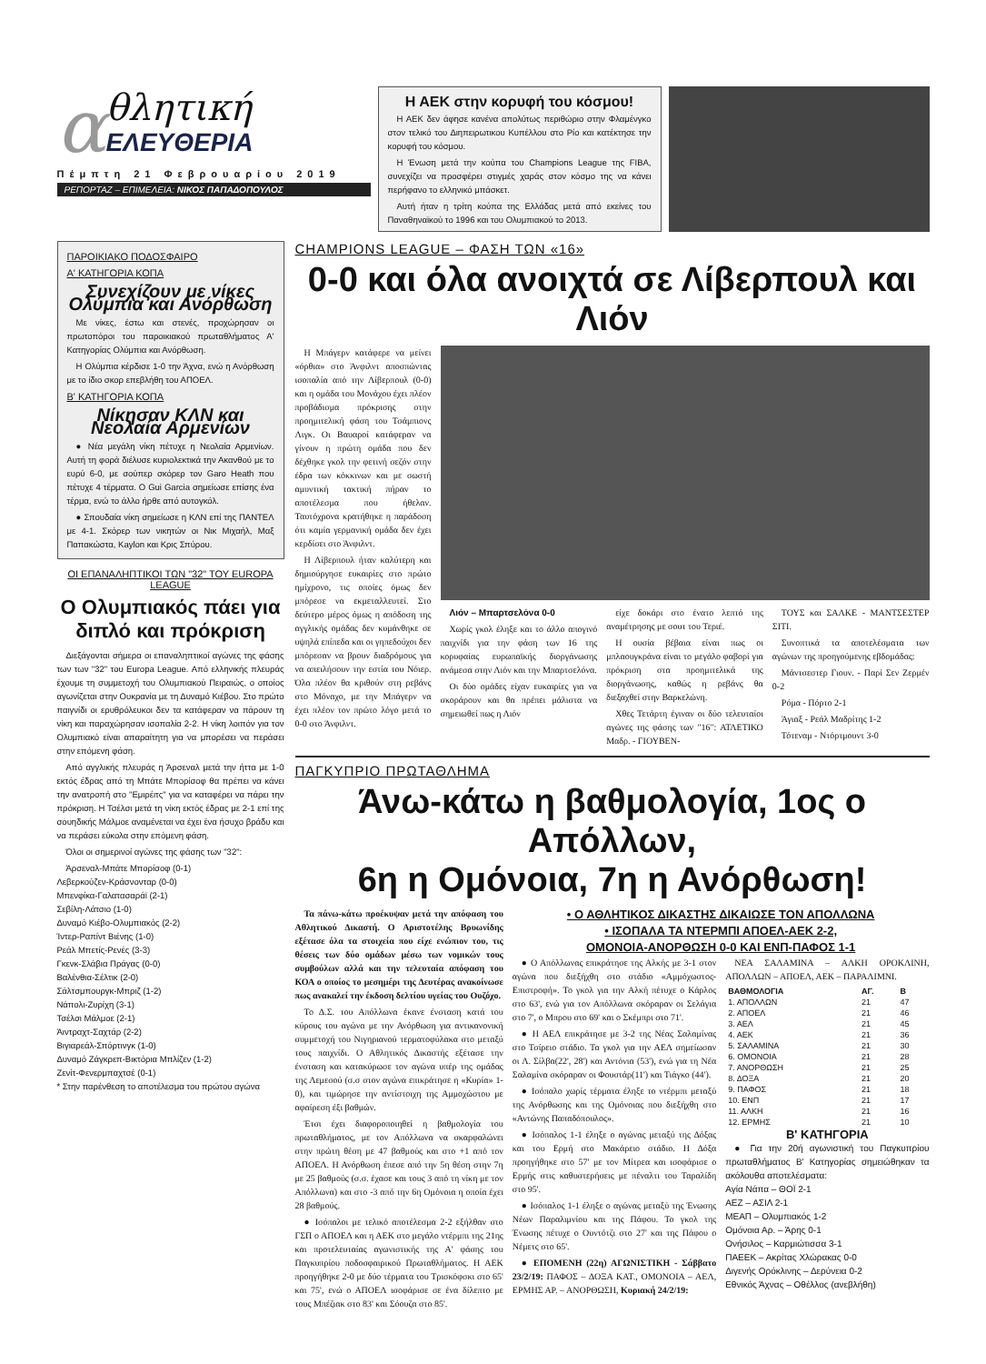α
θλητική
ΕΛΕΥΘΕΡΙΑ
Πέμπτη 21 Φεβρουαρίου 2019
ΡΕΠΟΡΤΑΖ – ΕΠΙΜΕΛΕΙΑ: ΝΙΚΟΣ ΠΑΠΑΔΟΠΟΥΛΟΣ
Η ΑΕΚ στην κορυφή του κόσμου!
Η ΑΕΚ δεν άφησε κανένα απολύτως περιθώριο στην Φλαμένγκο στον τελικό του Διηπειρωτικου Κυπέλλου στο Ρίο και κατέκτησε την κορυφή του κόσμου.
Η Ένωση μετά την κούπα του Champions League της FIBA, συνεχίζει να προσφέρει στιγμές χαράς στον κόσμο της να κάνει περήφανο το ελληνικό μπάσκετ.
Αυτή ήταν η τρίτη κούπα της Ελλάδας μετά από εκείνες του Παναθηναϊκού το 1996 και του Ολυμπιακού το 2013.
ΠΑΡΟΙΚΙΑΚΟ ΠΟΔΟΣΦΑΙΡΟ
Α' ΚΑΤΗΓΟΡΙΑ ΚΟΠΑ
Συνεχίζουν με νίκες Ολύμπια και Ανόρθωση
Με νίκες, έστω και στενές, προχώρησαν οι πρωτοπόροι του παροικιακού πρωταθλήματος Α' Κατηγορίας Ολύμπια και Ανόρθωση.
Η Ολύμπια κέρδισε 1-0 την Άχνα, ενώ η Ανόρθωση με το ίδιο σκορ επεβλήθη του ΑΠΟΕΛ.
Β' ΚΑΤΗΓΟΡΙΑ ΚΟΠΑ
Νίκησαν ΚΛΝ και Νεολαία Αρμενίων
● Νέα μεγάλη νίκη πέτυχε η Νεολαία Αρμενίων. Αυτή τη φορά διέλυσε κυριολεκτικά την Ακανθού με το ευρύ 6-0, με σούπερ σκόρερ τον Garo Heath που πέτυχε 4 τέρματα. Ο Gui Garcia σημείωσε επίσης ένα τέρμα, ενώ το άλλο ήρθε από αυτογκόλ.
● Σπουδαία νίκη σημείωσε η ΚΛΝ επί της ΠΑΝΤΕΛ με 4-1. Σκόρερ των νικητών οι Νικ Μιχαήλ, Μαξ Παπακώστα, Kaylon και Κρις Σπύρου.
ΟΙ ΕΠΑΝΑΛΗΠΤΙΚΟΙ ΤΩΝ "32" ΤΟΥ EUROPA LEAGUE
Ο Ολυμπιακός πάει για διπλό και πρόκριση
Διεξάγονται σήμερα οι επαναληπτικοί αγώνες της φάσης των των "32" του Europa League. Από ελληνικής πλευράς έχουμε τη συμμετοχή του Ολυμπιακού Πειραιώς, ο οποίος αγωνίζεται στην Ουκρανία με τη Δυναμό Κιέβου. Στο πρώτο παιγνίδι οι ερυθρόλευκοι δεν τα κατάφεραν να πάρουν τη νίκη και παραχώρησαν ισοπαλία 2-2. Η νίκη λοιπόν για τον Ολυμπιακό είναι απαραίτητη για να μπορέσει να περάσει στην επόμενη φάση.
Από αγγλικής πλευράς η Άρσεναλ μετά την ήττα με 1-0 εκτός έδρας από τη Μπάτε Μπορίσοφ θα πρέπει να κάνει την ανατροπή στο "Εμιρέιτς" για να καταφέρει να πάρει την πρόκριση. Η Τσέλσι μετά τη νίκη εκτός έδρας με 2-1 επί της σουηδικής Μάλμοε αναμένεται να έχει ένα ήσυχο βράδυ και να περάσει εύκολα στην επόμενη φάση.
Όλοι οι σημερινοί αγώνες της φάσης των "32":
Άρσεναλ-Μπάτε Μπορίσοφ (0-1)
Λεβερκούζεν-Κράσνονταρ (0-0)
Μπενφίκα-Γαλατασαράϊ (2-1)
Σεβίλη-Λάτσιο (1-0)
Δυναμό Κιέβο-Ολυμπιακός (2-2)
Ίντερ-Ραπίντ Βιένης (1-0)
Ρεάλ Μπετίς-Ρενές (3-3)
Γκενκ-Σλάβια Πράγας (0-0)
Βαλένθια-Σέλτικ (2-0)
Σάλτσμπουργκ-Μπριζ (1-2)
Νάπολι-Ζυρίχη (3-1)
Τσέλσι Μάλμοε (2-1)
Άιντραχτ-Σαχτάρ (2-2)
Βιγιαρεάλ-Σπόρτινγκ (1-0)
Δυναμό Ζάγκρεπ-Βικτόρια Μπλίζεν (1-2)
Ζενίτ-Φενερμπαχτσέ (0-1)
* Στην παρένθεση το αποτέλεσμα του πρώτου αγώνα
CHAMPIONS LEAGUE – ΦΑΣΗ ΤΩΝ «16»
0-0 και όλα ανοιχτά σε Λίβερπουλ και Λιόν
Η Μπάγερν κατάφερε να μείνει «όρθια» στο Άνφιλντ αποσπώντας ισοπαλία από την Λίβερπουλ (0-0) και η ομάδα του Μονάχου έχει πλέον προβάδισμα πρόκρισης στην προημιτελική φάση του Τσάμπιονς Λιγκ. Οι Βαυαροί κατάφεραν να γίνουν η πρώτη ομάδα που δεν δέχθηκε γκολ την φετινή σεζόν στην έδρα των κόκκινων και με σωστή αμυντική τακτική πήραν το αποτέλεσμα που ήθελαν. Ταυτόχρονα κρατήθηκε η παράδοση ότι καμία γερμανική ομάδα δεν έχει κερδίσει στο Άνφιλντ.
Η Λίβερπουλ ήταν καλύτερη και δημιούργησε ευκαιρίες στο πρώτο ημίχρονο, τις οποίες όμως δεν μπόρεσε να εκμεταλλευτεί. Στο δεύτερο μέρος όμως η απόδοση της αγγλικής ομάδας δεν κυμάνθηκε σε υψηλά επίπεδα και οι γηπεδούχοι δεν μπόρεσαν να βρουν διαδρόμους για να απειλήσουν την εστία του Νόιερ. Όλα πλέον θα κριθούν στη ρεβάνς στο Μόναχο, με την Μπάγερν να έχει πλέον τον πρώτο λόγο μετά το 0-0 στο Άνφιλντ.
Λιόν – Μπαρτσελόνα 0-0
Χωρίς γκολ έληξε και το άλλο απογινό παιχνίδι για την φάση των 16 της κορυφαίας ευρωπαϊκής διοργάνωσης ανάμεσα στην Λιόν και την Μπαρτσελόνα.
Οι δύο ομάδες είχαν ευκαιρίες για να σκοράρουν και θα πρέπει μάλιστα να σημειωθεί πως η Λιόν
είχε δοκάρι στο ένατο λεπτό της αναμέτρησης με σουτ του Τεριέ.
Η ουσία βέβαια είναι πως οι μπλαουγκράνα είναι το μεγάλο φαβορί για πρόκριση στα προημιτελικά της διοργάνωσης, καθώς η ρεβάνς θα διεξαχθεί στην Βαρκελώνη.
Χθες Τετάρτη έγιναν οι δύο τελευταίοι αγώνες της φάσης των "16": ΑΤΛΕΤΙΚΟ Μαδρ. - ΓΙΟΥΒΕΝ-
ΤΟΥΣ και ΣΑΛΚΕ - ΜΑΝΤΣΕΣΤΕΡ ΣΙΤΙ.
Συνοπτικά τα αποτελέσματα των αγώνων της προηγούμενης εβδομάδας:
Μάντσεστερ Γιουν. - Παρί Σεν Ζερμέν 0-2
Ρόμα - Πόρτο 2-1
Άγιαξ - Ρεάλ Μαδρίτης 1-2
Τότεναμ - Ντόρτμουντ 3-0
ΠΑΓΚΥΠΡΙΟ ΠΡΩΤΑΘΛΗΜΑ
Άνω-κάτω η βαθμολογία, 1ος ο Απόλλων,
6η η Ομόνοια, 7η η Ανόρθωση!
Τα πάνω-κάτω προέκυψαν μετά την απόφαση του Αθλητικού Δικαστή. Ο Αριστοτέλης Βρυωνίδης εξέτασε όλα τα στοιχεία που είχε ενώπιον του, τις θέσεις των δύο ομάδων μέσω των νομικών τους συμβούλων αλλά και την τελευταία απόφαση του ΚΟΑ ο οποίος το μεσημέρι της Δευτέρας ανακοίνωσε πως ανακαλεί την έκδοση δελτίου υγείας του Ουζόχο.
Το Δ.Σ. του Απόλλωνα έκανε ένσταση κατά του κύρους του αγώνα με την Ανόρθωση για αντικανονική συμμετοχή του Νιγηριανού τερματοφύλακα στο μεταξύ τους παιχνίδι. Ο Αθλητικός Δικαστής εξέτασε την ένσταση και κατακύρωσε τον αγώνα υπέρ της ομάδας της Λεμεσού (σ.σ στον αγώνα επικράτησε η «Κυρία» 1-0), και τιμώρησε την αντίστοιχη της Αμμοχώστου με αφαίρεση έξι βαθμών.
Έτσι έχει διαφοροποιηθεί η βαθμολογία του πρωταθλήματος, με τον Απόλλωνα να σκαρφαλώνει στην πρώτη θέση με 47 βαθμούς και στο +1 από τον ΑΠΟΕΛ. Η Ανόρθωση έπεσε από την 5η θέση στην 7η με 25 βαθμούς (σ.σ. έχασε και τους 3 από τη νίκη με τον Απόλλωνα) και στο -3 από την 6η Ομόνοια η οποία έχει 28 βαθμούς.
● Ισόπαλοι με τελικό αποτέλεσμα 2-2 εξήλθαν στο ΓΣΠ ο ΑΠΟΕΛ και η ΑΕΚ στο μεγάλο ντέρμπι της 21ης και προτελευταίας αγωνιστικής της Α' φάσης του Παγκυπρίου ποδοσφαιρικού Πρωταθλήματος. Η ΑΕΚ προηγήθηκε 2-0 με δύο τέρματα του Τρισκόφσκι στο 65' και 75', ενώ ο ΑΠΟΕΛ ισοφάρισε σε ένα δίλεπτο με τους Μπέζιακ στο 83' και Σόουζα στο 85'.
• Ο ΑΘΛΗΤΙΚΟΣ ΔΙΚΑΣΤΗΣ ΔΙΚΑΙΩΣΕ ΤΟΝ ΑΠΟΛΛΩΝΑ
• ΙΣΟΠΑΛΑ ΤΑ ΝΤΕΡΜΠΙ ΑΠΟΕΛ-ΑΕΚ 2-2,
ΟΜΟΝΟΙΑ-ΑΝΟΡΘΩΣΗ 0-0 ΚΑΙ ΕΝΠ-ΠΑΦΟΣ 1-1
● Ο Απόλλωνας επικράτησε της Αλκής με 3-1 στον αγώνα που διεξήχθη στο στάδιο «Αμμόχωστος-Επιστροφή». Το γκολ για την Αλκή πέτυχε ο Κάρλος στο 63', ενώ για τον Απόλλωνα σκόραραν οι Σελάγια στο 7', ο Μπρου στο 69' και ο Σκέμπρι στο 71'.
● Η ΑΕΛ επικράτησε με 3-2 της Νέας Σαλαμίνας στο Τσίρειο στάδιο. Τα γκολ για την ΑΕΛ σημείωσαν οι Λ. Σίλβα(22', 28') και Αντόνια (53'), ενώ για τη Νέα Σαλαμίνα σκόραραν οι Φουστάρ(11') και Τιάγκο (44').
● Ισόπαλο χωρίς τέρματα έληξε το ντέρμπι μεταξύ της Ανόρθωσης και της Ομόνοιας που διεξήχθη στο «Αντώνης Παπαδόπουλος».
● Ισόπαλος 1-1 έληξε ο αγώνας μεταξύ της Δόξας και του Ερμή στο Μακάρειο στάδιο. Η Δόξα προηγήθηκε στο 57' με τον Μίτρεα και ισοφάρισε ο Ερμής στις καθυστερήσεις με πέναλτι του Ταραλίδη στο 95'.
● Ισόπαλος 1-1 έληξε ο αγώνας μεταξύ της Ένωσης Νέων Παραλιμνίου και της Πάφου. Το γκολ της Ένωσης πέτυχε ο Ουντότζι στο 27' και της Πάφου ο Νέμετς στο 65'.
● ΕΠΟΜΕΝΗ (22η) ΑΓΩΝΙΣΤΙΚΗ - Σάββατο 23/2/19: ΠΑΦΟΣ – ΔΟΞΑ ΚΑΤ., ΟΜΟΝΟΙΑ – ΑΕΛ, ΕΡΜΗΣ ΑΡ. – ΑΝΟΡΘΩΣΗ, Κυριακή 24/2/19:
ΝΕΑ ΣΑΛΑΜΙΝΑ – ΑΛΚΗ ΟΡΟΚΛΙΝΗ, ΑΠΟΛΛΩΝ – ΑΠΟΕΛ, ΑΕΚ – ΠΑΡΑΛΙΜΝΙ.
| ΒΑΘΜΟΛΟΓΙΑ | ΑΓ. | Β |
| --- | --- | --- |
| 1. ΑΠΟΛΛΩΝ | 21 | 47 |
| 2. ΑΠΟΕΛ | 21 | 46 |
| 3. ΑΕΛ | 21 | 45 |
| 4. ΑΕΚ | 21 | 36 |
| 5. ΣΑΛΑΜΙΝΑ | 21 | 30 |
| 6. ΟΜΟΝΟΙΑ | 21 | 28 |
| 7. ΑΝΟΡΘΩΣΗ | 21 | 25 |
| 8. ΔΟΞΑ | 21 | 20 |
| 9. ΠΑΦΟΣ | 21 | 18 |
| 10. ΕΝΠ | 21 | 17 |
| 11. ΑΛΚΗ | 21 | 16 |
| 12. ΕΡΜΗΣ | 21 | 10 |
Β' ΚΑΤΗΓΟΡΙΑ
● Για την 20ή αγωνιστική του Παγκυπρίου πρωταθλήματος Β' Κατηγορίας σημειώθηκαν τα ακόλουθα αποτελέσματα:
Αγία Νάπα – ΘΟΪ 2-1
ΑΕΖ – ΑΣΙΛ 2-1
ΜΕΑΠ – Ολυμπιακός 1-2
Ομόνοια Αρ. – Άρης 0-1
Ονήσιλος – Καρμιώτισσα 3-1
ΠΑΕΕΚ – Ακρίτας Χλώρακας 0-0
Διγενής Ορόκλινης – Δερύνεια 0-2
Εθνικός Άχνας – Οθέλλος (ανεβλήθη)